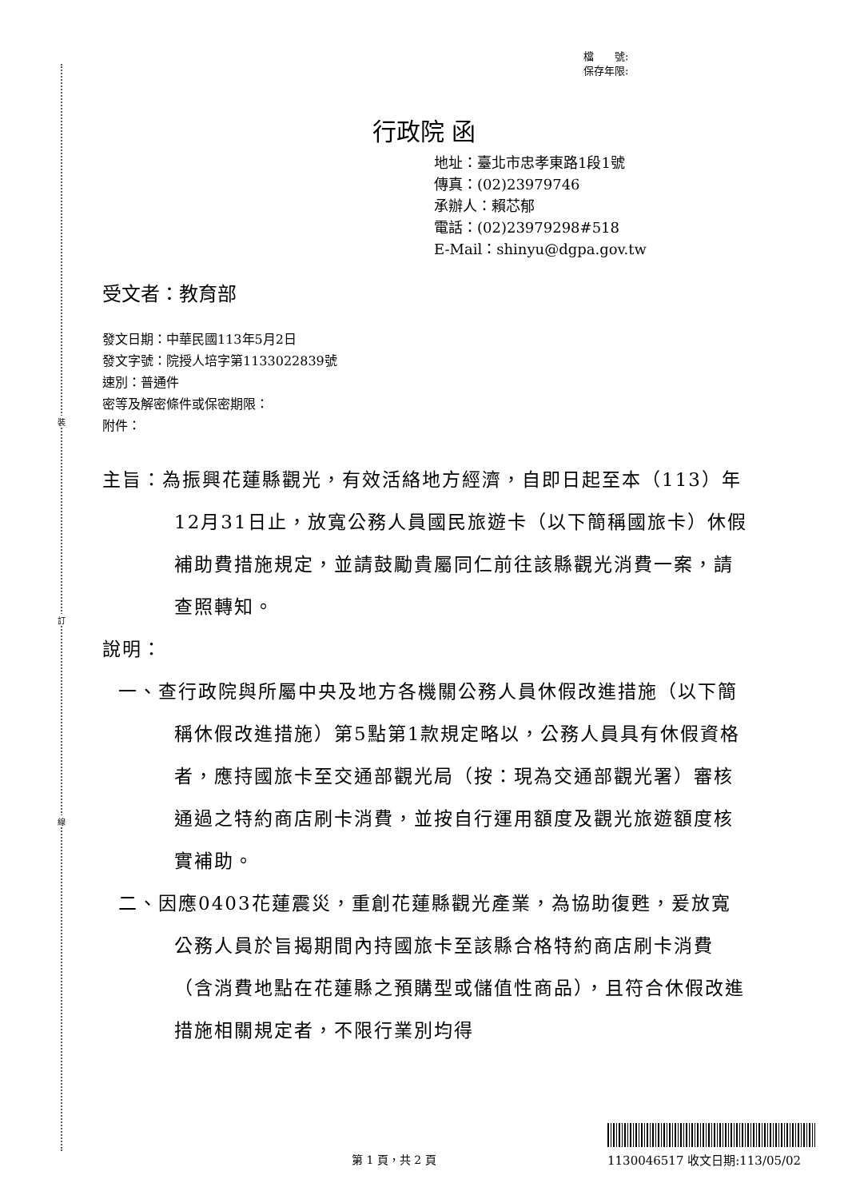裝
訂
線
檔　　號:
保存年限:
行政院 函
地址：臺北市忠孝東路1段1號
傳真：(02)23979746
承辦人：賴芯郁
電話：(02)23979298#518
E-Mail：shinyu@dgpa.gov.tw
受文者：教育部
發文日期：中華民國113年5月2日
發文字號：院授人培字第1133022839號
速別：普通件
密等及解密條件或保密期限：
附件：
主旨：為振興花蓮縣觀光，有效活絡地方經濟，自即日起至本（113）年12月31日止，放寬公務人員國民旅遊卡（以下簡稱國旅卡）休假補助費措施規定，並請鼓勵貴屬同仁前往該縣觀光消費一案，請查照轉知。
說明：
一、查行政院與所屬中央及地方各機關公務人員休假改進措施（以下簡稱休假改進措施）第5點第1款規定略以，公務人員具有休假資格者，應持國旅卡至交通部觀光局（按：現為交通部觀光署）審核通過之特約商店刷卡消費，並按自行運用額度及觀光旅遊額度核實補助。
二、因應0403花蓮震災，重創花蓮縣觀光產業，為協助復甦，爰放寬公務人員於旨揭期間內持國旅卡至該縣合格特約商店刷卡消費（含消費地點在花蓮縣之預購型或儲值性商品），且符合休假改進措施相關規定者，不限行業別均得
第 1 頁，共 2 頁 1130046517 收文日期:113/05/02